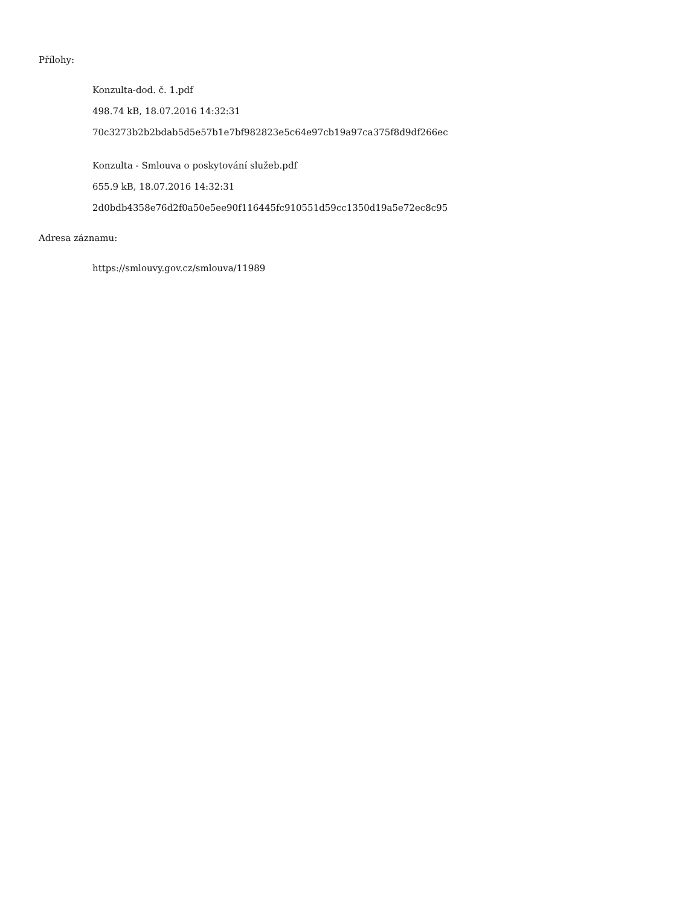Přílohy:
Konzulta-dod. č. 1.pdf
498.74 kB, 18.07.2016 14:32:31
70c3273b2b2bdab5d5e57b1e7bf982823e5c64e97cb19a97ca375f8d9df266ec
Konzulta - Smlouva o poskytování služeb.pdf
655.9 kB, 18.07.2016 14:32:31
2d0bdb4358e76d2f0a50e5ee90f116445fc910551d59cc1350d19a5e72ec8c95
Adresa záznamu:
https://smlouvy.gov.cz/smlouva/11989